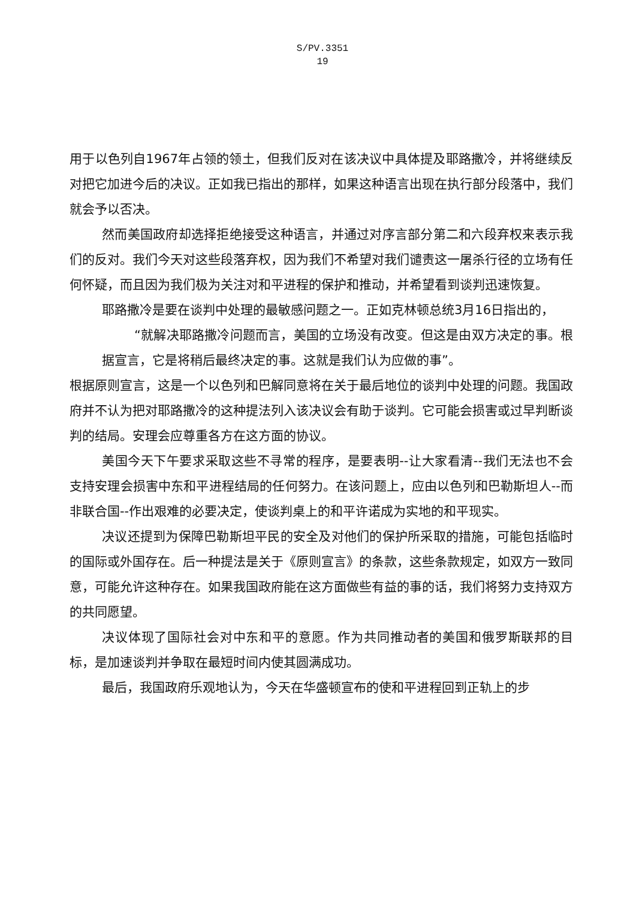S/PV.3351
19
用于以色列自1967年占领的领土，但我们反对在该决议中具体提及耶路撒冷，并将继续反对把它加进今后的决议。正如我已指出的那样，如果这种语言出现在执行部分段落中，我们就会予以否决。
然而美国政府却选择拒绝接受这种语言，并通过对序言部分第二和六段弃权来表示我们的反对。我们今天对这些段落弃权，因为我们不希望对我们谴责这一屠杀行径的立场有任何怀疑，而且因为我们极为关注对和平进程的保护和推动，并希望看到谈判迅速恢复。
耶路撒冷是要在谈判中处理的最敏感问题之一。正如克林顿总统3月16日指出的，
“就解决耶路撒冷问题而言，美国的立场没有改变。但这是由双方决定的事。根据宣言，它是将稍后最终决定的事。这就是我们认为应做的事”。
根据原则宣言，这是一个以色列和巴解同意将在关于最后地位的谈判中处理的问题。我国政府并不认为把对耶路撒冷的这种提法列入该决议会有助于谈判。它可能会损害或过早判断谈判的结局。安理会应尊重各方在这方面的协议。
美国今天下午要求采取这些不寻常的程序，是要表明--让大家看清--我们无法也不会支持安理会损害中东和平进程结局的任何努力。在该问题上，应由以色列和巴勒斯坦人--而非联合国--作出艰难的必要决定，使谈判桌上的和平许诺成为实地的和平现实。
决议还提到为保障巴勒斯坦平民的安全及对他们的保护所采取的措施，可能包括临时的国际或外国存在。后一种提法是关于《原则宣言》的条款，这些条款规定，如双方一致同意，可能允许这种存在。如果我国政府能在这方面做些有益的事的话，我们将努力支持双方的共同愿望。
决议体现了国际社会对中东和平的意愿。作为共同推动者的美国和俄罗斯联邦的目标，是加速谈判并争取在最短时间内使其圆满成功。
最后，我国政府乐观地认为，今天在华盛顿宣布的使和平进程回到正轨上的步